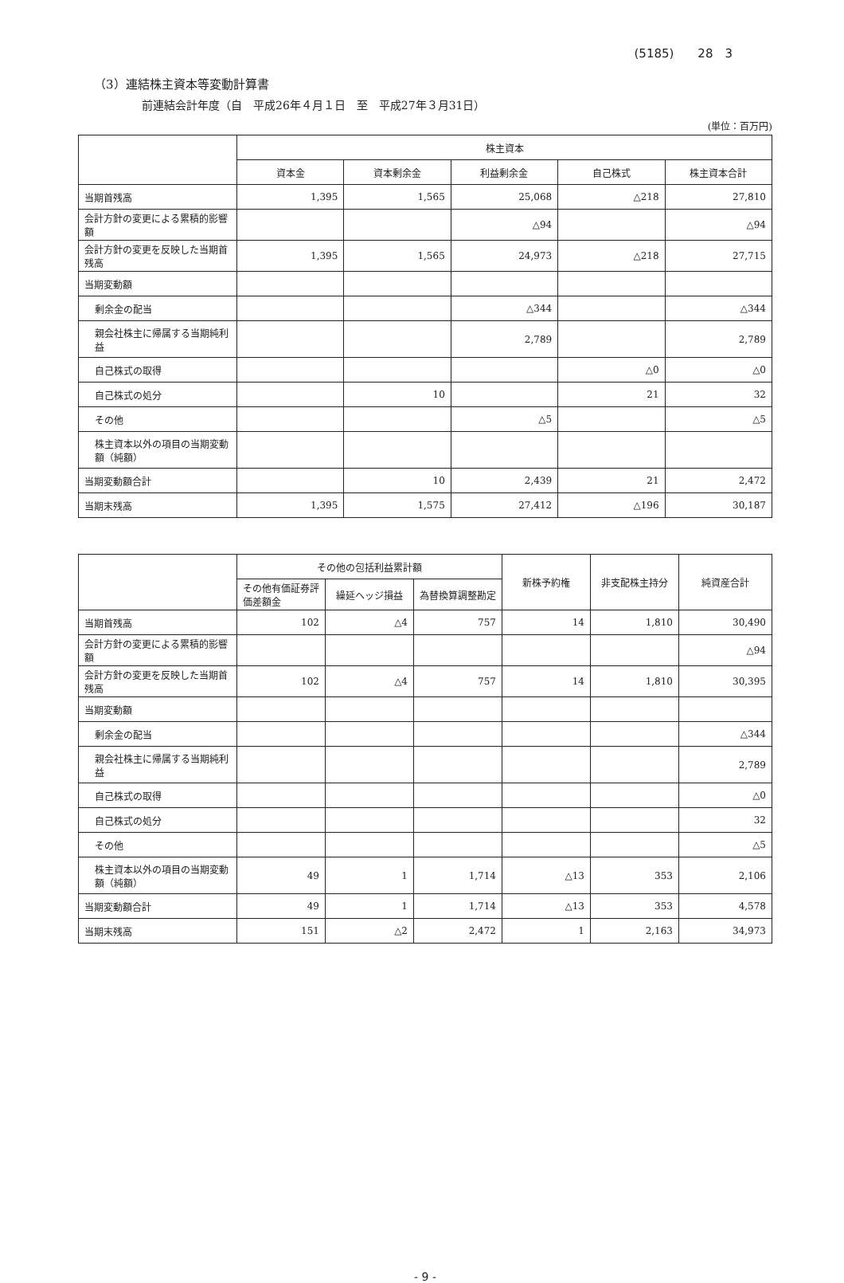(5185)　　28　3
（3）連結株主資本等変動計算書
前連結会計年度（自　平成26年４月１日　至　平成27年３月31日）
(単位：百万円)
| | 株主資本 | | | | |
| --- | --- | --- | --- | --- | --- |
| | 資本金 | 資本剰余金 | 利益剰余金 | 自己株式 | 株主資本合計 |
| 当期首残高 | 1,395 | 1,565 | 25,068 | △218 | 27,810 |
| 会計方針の変更による累積的影響額 | | | △94 | | △94 |
| 会計方針の変更を反映した当期首残高 | 1,395 | 1,565 | 24,973 | △218 | 27,715 |
| 当期変動額 | | | | | |
| 剰余金の配当 | | | △344 | | △344 |
| 親会社株主に帰属する当期純利益 | | | 2,789 | | 2,789 |
| 自己株式の取得 | | | | △0 | △0 |
| 自己株式の処分 | | 10 | | 21 | 32 |
| その他 | | | △5 | | △5 |
| 株主資本以外の項目の当期変動額（純額） | | | | | |
| 当期変動額合計 | | 10 | 2,439 | 21 | 2,472 |
| 当期末残高 | 1,395 | 1,575 | 27,412 | △196 | 30,187 |
| | その他の包括利益累計額 | | | 新株予約権 | 非支配株主持分 | 純資産合計 |
| --- | --- | --- | --- | --- | --- | --- |
| | その他有価証券評価差額金 | 繰延ヘッジ損益 | 為替換算調整勘定 | | | |
| 当期首残高 | 102 | △4 | 757 | 14 | 1,810 | 30,490 |
| 会計方針の変更による累積的影響額 | | | | | | △94 |
| 会計方針の変更を反映した当期首残高 | 102 | △4 | 757 | 14 | 1,810 | 30,395 |
| 当期変動額 | | | | | | |
| 剰余金の配当 | | | | | | △344 |
| 親会社株主に帰属する当期純利益 | | | | | | 2,789 |
| 自己株式の取得 | | | | | | △0 |
| 自己株式の処分 | | | | | | 32 |
| その他 | | | | | | △5 |
| 株主資本以外の項目の当期変動額（純額） | 49 | 1 | 1,714 | △13 | 353 | 2,106 |
| 当期変動額合計 | 49 | 1 | 1,714 | △13 | 353 | 4,578 |
| 当期末残高 | 151 | △2 | 2,472 | 1 | 2,163 | 34,973 |
- 9 -